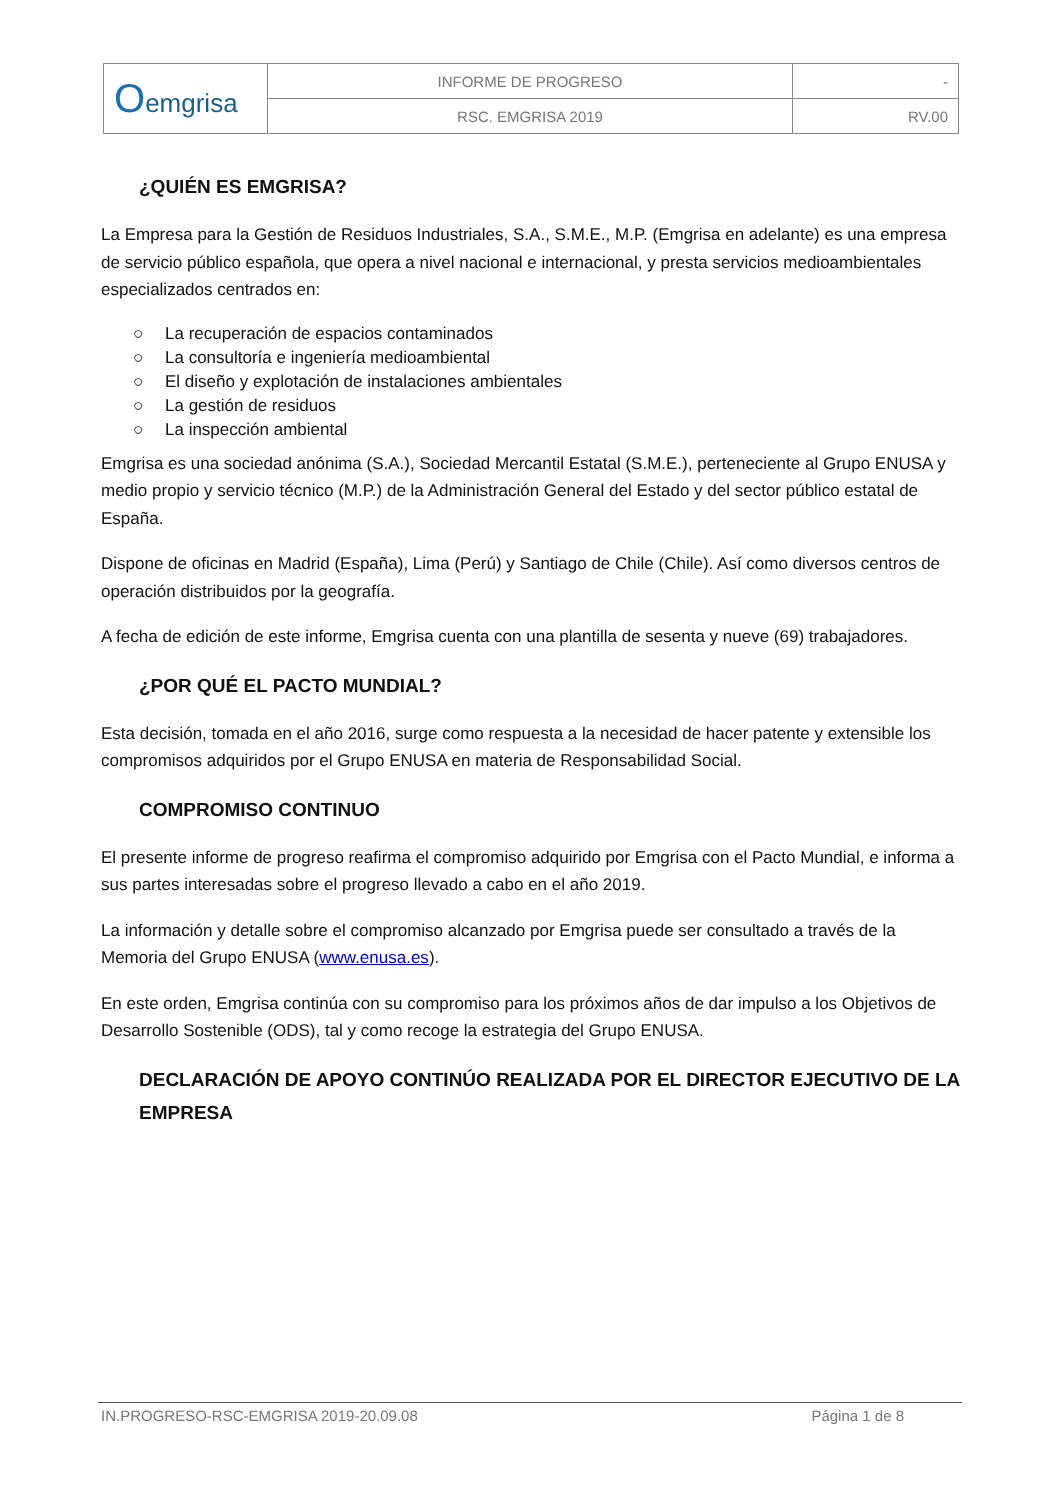| O emgrisa | INFORME DE PROGRESO | - |
| | RSC. EMGRISA 2019 | RV.00 |
¿QUIÉN ES EMGRISA?
La Empresa para la Gestión de Residuos Industriales, S.A., S.M.E., M.P. (Emgrisa en adelante) es una empresa de servicio público española, que opera a nivel nacional e internacional, y presta servicios medioambientales especializados centrados en:
○ La recuperación de espacios contaminados
○ La consultoría e ingeniería medioambiental
○ El diseño y explotación de instalaciones ambientales
○ La gestión de residuos
○ La inspección ambiental
Emgrisa es una sociedad anónima (S.A.), Sociedad Mercantil Estatal (S.M.E.), perteneciente al Grupo ENUSA y medio propio y servicio técnico (M.P.) de la Administración General del Estado y del sector público estatal de España.
Dispone de oficinas en Madrid (España), Lima (Perú) y Santiago de Chile (Chile). Así como diversos centros de operación distribuidos por la geografía.
A fecha de edición de este informe, Emgrisa cuenta con una plantilla de sesenta y nueve (69) trabajadores.
¿POR QUÉ EL PACTO MUNDIAL?
Esta decisión, tomada en el año 2016, surge como respuesta a la necesidad de hacer patente y extensible los compromisos adquiridos por el Grupo ENUSA en materia de Responsabilidad Social.
COMPROMISO CONTINUO
El presente informe de progreso reafirma el compromiso adquirido por Emgrisa con el Pacto Mundial, e informa a sus partes interesadas sobre el progreso llevado a cabo en el año 2019.
La información y detalle sobre el compromiso alcanzado por Emgrisa puede ser consultado a través de la Memoria del Grupo ENUSA (www.enusa.es).
En este orden, Emgrisa continúa con su compromiso para los próximos años de dar impulso a los Objetivos de Desarrollo Sostenible (ODS), tal y como recoge la estrategia del Grupo ENUSA.
DECLARACIÓN DE APOYO CONTINÚO REALIZADA POR EL DIRECTOR EJECUTIVO DE LA EMPRESA
IN.PROGRESO-RSC-EMGRISA 2019-20.09.08 Página 1 de 8